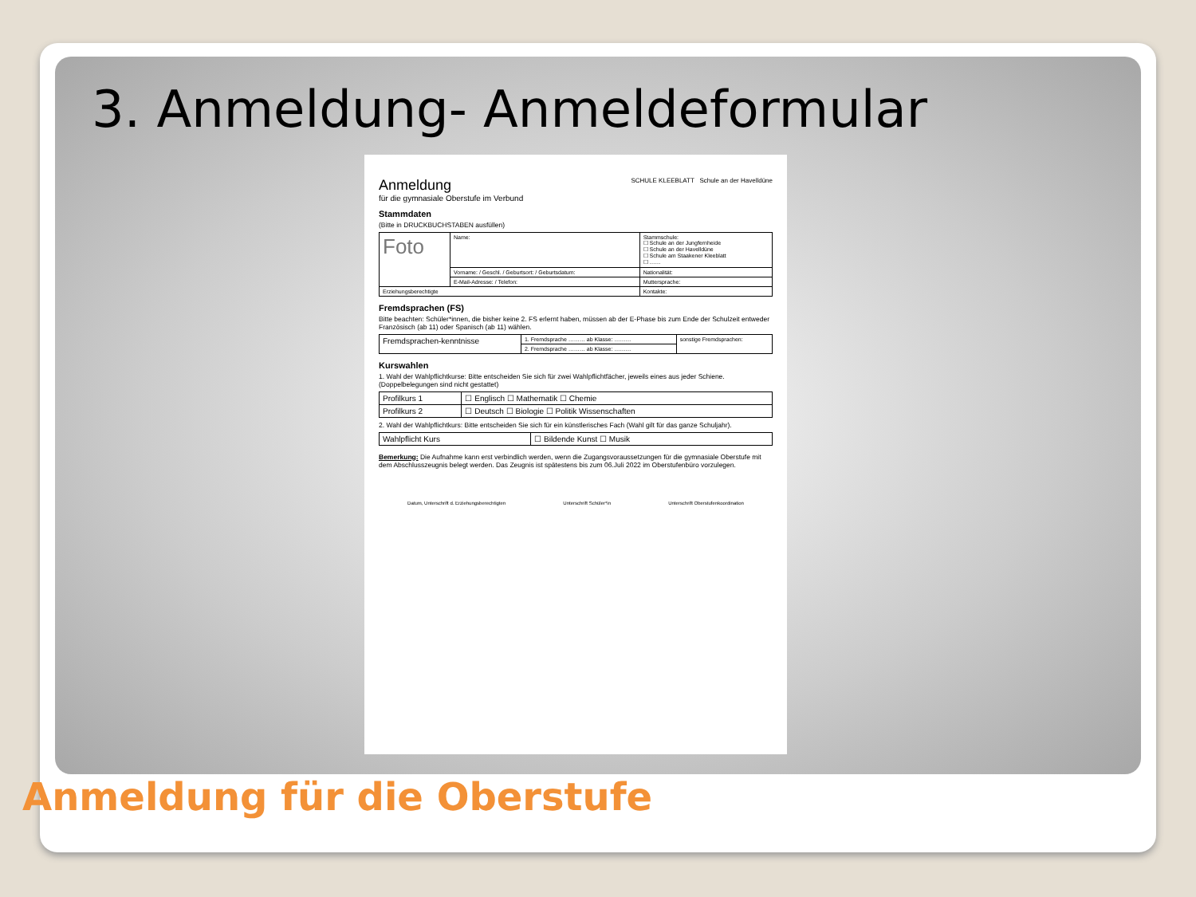3. Anmeldung- Anmeldeformular
Anmeldung
für die gymnasiale Oberstufe im Verbund
SCHULE KLEEBLATT Schule an der Havelldüne
Stammdaten
(Bitte in DRUCKBUCHSTABEN ausfüllen)
| Foto | Name: | Stammschule: ☐ Schule an der Jungfernheide ☐ Schule an der Havelldüne ☐ Schule am Staakener Kleeblatt ☐ …… |
| | Vorname: / Geschl. / Geburtsort: / Geburtsdatum: | Nationalität: |
| | E-Mail-Adresse: / Telefon: | Muttersprache: |
| Erziehungsberechtigte | | Kontakte: |
Fremdsprachen (FS)
Bitte beachten: Schüler*innen, die bisher keine 2. FS erlernt haben, müssen ab der E-Phase bis zum Ende der Schulzeit entweder Französisch (ab 11) oder Spanisch (ab 11) wählen.
| Fremdsprachen-kenntnisse | 1. Fremdsprache ……… ab Klasse: ……… | sonstige Fremdsprachen: |
| | 2. Fremdsprache ……… ab Klasse: ……… | |
Kurswahlen
1. Wahl der Wahlpflichtkurse: Bitte entscheiden Sie sich für zwei Wahlpflichtfächer, jeweils eines aus jeder Schiene. (Doppelbelegungen sind nicht gestattet)
| Profilkurs 1 | ☐ Englisch ☐ Mathematik ☐ Chemie |
| Profilkurs 2 | ☐ Deutsch ☐ Biologie ☐ Politik Wissenschaften |
2. Wahl der Wahlpflichtkurs: Bitte entscheiden Sie sich für ein künstlerisches Fach (Wahl gilt für das ganze Schuljahr).
| Wahlpflicht Kurs | ☐ Bildende Kunst ☐ Musik |
Bemerkung: Die Aufnahme kann erst verbindlich werden, wenn die Zugangsvoraussetzungen für die gymnasiale Oberstufe mit dem Abschlusszeugnis belegt werden. Das Zeugnis ist spätestens bis zum 06.Juli 2022 im Oberstufenbüro vorzulegen.
Datum, Unterschrift d. Erziehungsberechtigten Unterschrift Schüler*in Unterschrift Oberstufenkoordination
Anmeldung für die Oberstufe